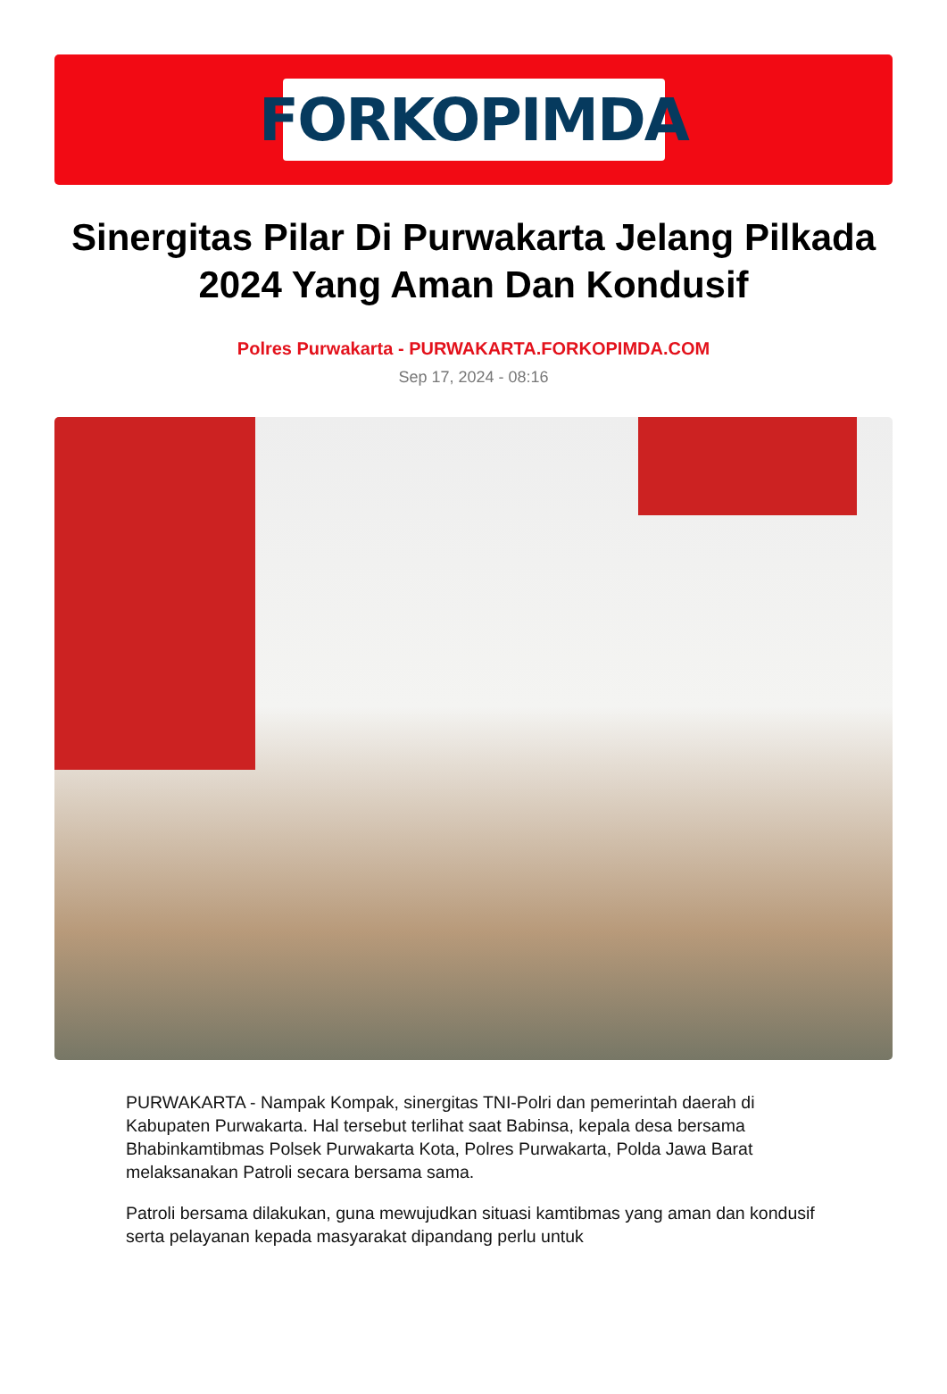FORKOPIMDA
Sinergitas Pilar Di Purwakarta Jelang Pilkada 2024 Yang Aman Dan Kondusif
Polres Purwakarta - PURWAKARTA.FORKOPIMDA.COM
Sep 17, 2024 - 08:16
PURWAKARTA - Nampak Kompak, sinergitas TNI-Polri dan pemerintah daerah di Kabupaten Purwakarta. Hal tersebut terlihat saat Babinsa, kepala desa bersama Bhabinkamtibmas Polsek Purwakarta Kota, Polres Purwakarta, Polda Jawa Barat melaksanakan Patroli secara bersama sama.
Patroli bersama dilakukan, guna mewujudkan situasi kamtibmas yang aman dan kondusif serta pelayanan kepada masyarakat dipandang perlu untuk